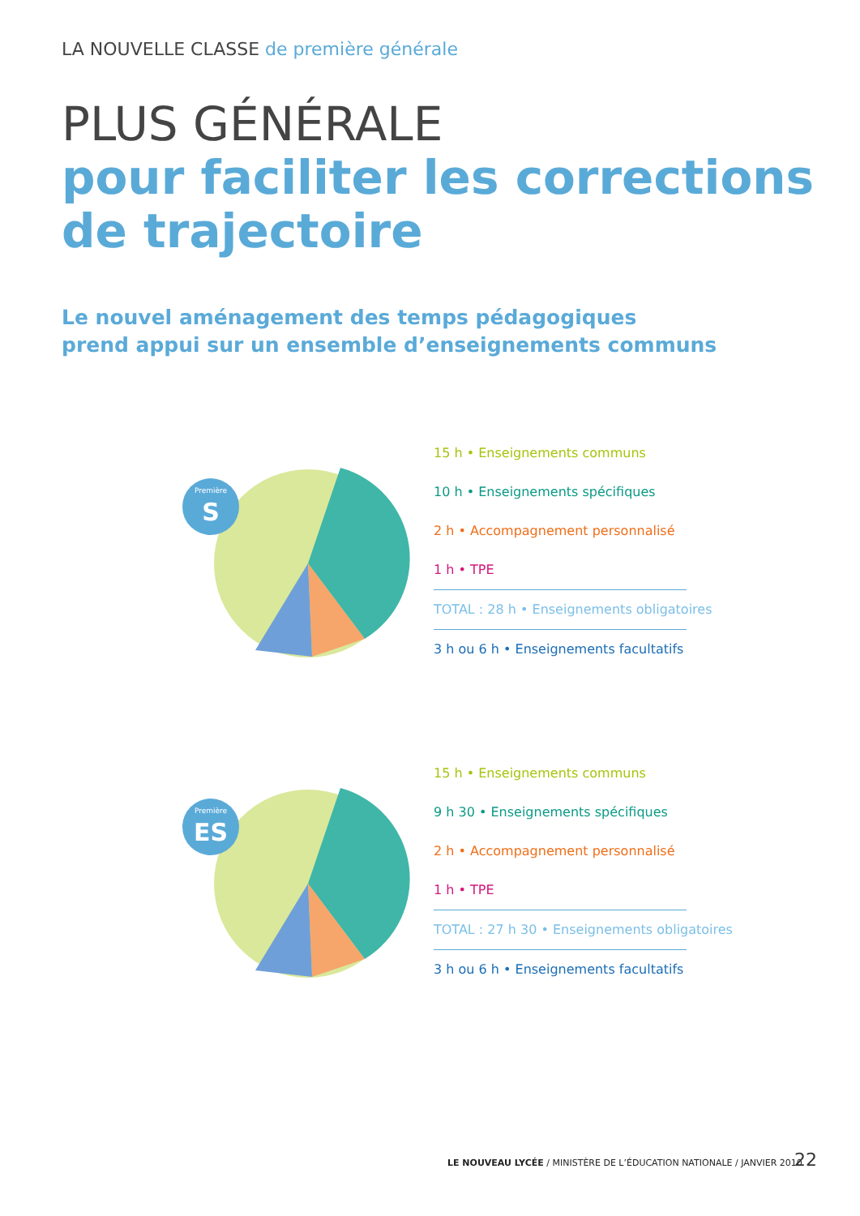LA NOUVELLE CLASSE de première générale
PLUS GÉNÉRALE
pour faciliter les corrections
de trajectoire
Le nouvel aménagement des temps pédagogiques
prend appui sur un ensemble d’enseignements communs
Première
S
15 h • Enseignements communs
10 h • Enseignements spécifiques
2 h • Accompagnement personnalisé
1 h • TPE
TOTAL : 28 h • Enseignements obligatoires
3 h ou 6 h • Enseignements facultatifs
Première
ES
15 h • Enseignements communs
9 h 30 • Enseignements spécifiques
2 h • Accompagnement personnalisé
1 h • TPE
TOTAL : 27 h 30 • Enseignements obligatoires
3 h ou 6 h • Enseignements facultatifs
LE NOUVEAU LYCÉE / MINISTÈRE DE L’ÉDUCATION NATIONALE / JANVIER 2010
22